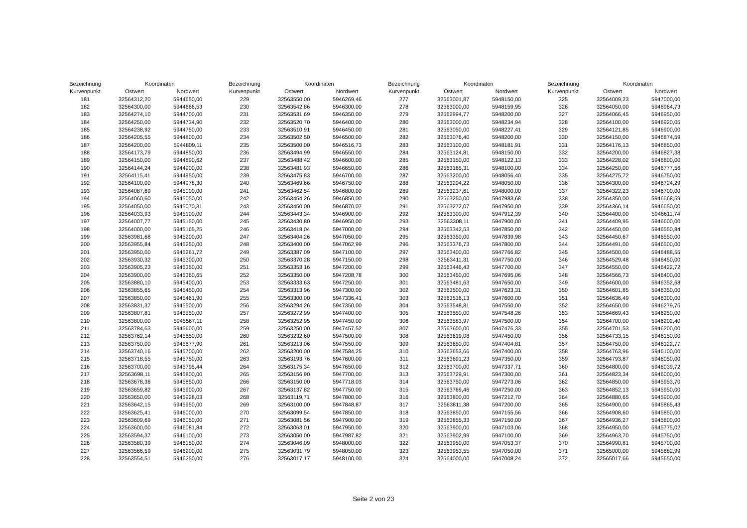| Bezeichnung | Koordinaten | |
| --- | --- | --- |
| Kurvenpunkt | Ostwert | Nordwert |
| 181 | 32564312,20 | 5944650,00 |
| 182 | 32564300,00 | 5944666,53 |
| 183 | 32564274,10 | 5944700,00 |
| 184 | 32564250,00 | 5944734,90 |
| 185 | 32564238,92 | 5944750,00 |
| 186 | 32564205,55 | 5944800,00 |
| 187 | 32564200,00 | 5944809,11 |
| 188 | 32564173,79 | 5944850,00 |
| 189 | 32564150,00 | 5944890,62 |
| 190 | 32564144,24 | 5944900,00 |
| 191 | 32564115,41 | 5944950,00 |
| 192 | 32564100,00 | 5944978,30 |
| 193 | 32564087,69 | 5945000,00 |
| 194 | 32564060,60 | 5945050,00 |
| 195 | 32564050,00 | 5945070,31 |
| 196 | 32564033,93 | 5945100,00 |
| 197 | 32564007,77 | 5945150,00 |
| 198 | 32564000,00 | 5945165,25 |
| 199 | 32563981,68 | 5945200,00 |
| 200 | 32563955,84 | 5945250,00 |
| 201 | 32563950,00 | 5945261,72 |
| 202 | 32563930,32 | 5945300,00 |
| 203 | 32563905,23 | 5945350,00 |
| 204 | 32563900,00 | 5945360,65 |
| 205 | 32563880,10 | 5945400,00 |
| 206 | 32563855,65 | 5945450,00 |
| 207 | 32563850,00 | 5945461,90 |
| 208 | 32563831,37 | 5945500,00 |
| 209 | 32563807,81 | 5945550,00 |
| 210 | 32563800,00 | 5945567,11 |
| 211 | 32563784,63 | 5945600,00 |
| 212 | 32563762,14 | 5945650,00 |
| 213 | 32563750,00 | 5945677,90 |
| 214 | 32563740,16 | 5945700,00 |
| 215 | 32563718,55 | 5945750,00 |
| 216 | 32563700,00 | 5945795,44 |
| 217 | 32563698,11 | 5945800,00 |
| 218 | 32563678,36 | 5945850,00 |
| 219 | 32563659,82 | 5945900,00 |
| 220 | 32563650,00 | 5945928,03 |
| 221 | 32563642,15 | 5945950,00 |
| 222 | 32563625,41 | 5946000,00 |
| 223 | 32563609,69 | 5946050,00 |
| 224 | 32563600,00 | 5946081,84 |
| 225 | 32563594,37 | 5946100,00 |
| 226 | 32563580,39 | 5946150,00 |
| 227 | 32563566,59 | 5946200,00 |
| 228 | 32563554,51 | 5946250,00 |
| Bezeichnung | Koordinaten | |
| --- | --- | --- |
| Kurvenpunkt | Ostwert | Nordwert |
| 229 | 32563550,00 | 5946269,46 |
| 230 | 32563542,86 | 5946300,00 |
| 231 | 32563531,69 | 5946350,00 |
| 232 | 32563520,70 | 5946400,00 |
| 233 | 32563510,91 | 5946450,00 |
| 234 | 32563502,50 | 5946500,00 |
| 235 | 32563500,00 | 5946516,73 |
| 236 | 32563494,99 | 5946550,00 |
| 237 | 32563488,42 | 5946600,00 |
| 238 | 32563481,93 | 5946650,00 |
| 239 | 32563475,83 | 5946700,00 |
| 240 | 32563469,66 | 5946750,00 |
| 241 | 32563462,54 | 5946800,00 |
| 242 | 32563454,26 | 5946850,00 |
| 243 | 32563450,00 | 5946870,07 |
| 244 | 32563443,34 | 5946900,00 |
| 245 | 32563430,80 | 5946950,00 |
| 246 | 32563418,04 | 5947000,00 |
| 247 | 32563404,26 | 5947050,00 |
| 248 | 32563400,00 | 5947062,99 |
| 249 | 32563387,09 | 5947100,00 |
| 250 | 32563370,28 | 5947150,00 |
| 251 | 32563353,16 | 5947200,00 |
| 252 | 32563350,00 | 5947208,78 |
| 253 | 32563333,63 | 5947250,00 |
| 254 | 32563313,96 | 5947300,00 |
| 255 | 32563300,00 | 5947336,41 |
| 256 | 32563294,26 | 5947350,00 |
| 257 | 32563272,99 | 5947400,00 |
| 258 | 32563252,95 | 5947450,00 |
| 259 | 32563250,00 | 5947457,52 |
| 260 | 32563232,60 | 5947500,00 |
| 261 | 32563213,06 | 5947550,00 |
| 262 | 32563200,00 | 5947584,25 |
| 263 | 32563193,76 | 5947600,00 |
| 264 | 32563175,34 | 5947650,00 |
| 265 | 32563156,90 | 5947700,00 |
| 266 | 32563150,00 | 5947718,03 |
| 267 | 32563137,82 | 5947750,00 |
| 268 | 32563119,71 | 5947800,00 |
| 269 | 32563100,00 | 5947848,87 |
| 270 | 32563099,54 | 5947850,00 |
| 271 | 32563081,56 | 5947900,00 |
| 272 | 32563063,01 | 5947950,00 |
| 273 | 32563050,00 | 5947987,82 |
| 274 | 32563046,09 | 5948000,00 |
| 275 | 32563031,79 | 5948050,00 |
| 276 | 32563017,17 | 5948100,00 |
| Bezeichnung | Koordinaten | |
| --- | --- | --- |
| Kurvenpunkt | Ostwert | Nordwert |
| 277 | 32563001,87 | 5948150,00 |
| 278 | 32563000,00 | 5948159,95 |
| 279 | 32562994,77 | 5948200,00 |
| 280 | 32563000,00 | 5948234,94 |
| 281 | 32563050,00 | 5948227,41 |
| 282 | 32563076,40 | 5948200,00 |
| 283 | 32563100,00 | 5948181,91 |
| 284 | 32563124,81 | 5948150,00 |
| 285 | 32563150,00 | 5948122,13 |
| 286 | 32563165,31 | 5948100,00 |
| 287 | 32563200,00 | 5948056,40 |
| 288 | 32563204,22 | 5948050,00 |
| 289 | 32563237,61 | 5948000,00 |
| 290 | 32563250,00 | 5947983,68 |
| 291 | 32563272,07 | 5947950,00 |
| 292 | 32563300,00 | 5947912,39 |
| 293 | 32563308,11 | 5947900,00 |
| 294 | 32563342,53 | 5947850,00 |
| 295 | 32563350,00 | 5947839,98 |
| 296 | 32563376,73 | 5947800,00 |
| 297 | 32563400,00 | 5947766,82 |
| 298 | 32563411,31 | 5947750,00 |
| 299 | 32563446,43 | 5947700,00 |
| 300 | 32563450,00 | 5947695,06 |
| 301 | 32563481,63 | 5947650,00 |
| 302 | 32563500,00 | 5947623,31 |
| 303 | 32563516,13 | 5947600,00 |
| 304 | 32563548,81 | 5947550,00 |
| 305 | 32563550,00 | 5947548,26 |
| 306 | 32563583,97 | 5947500,00 |
| 307 | 32563600,00 | 5947476,33 |
| 308 | 32563619,08 | 5947450,00 |
| 309 | 32563650,00 | 5947404,81 |
| 310 | 32563653,66 | 5947400,00 |
| 311 | 32563691,23 | 5947350,00 |
| 312 | 32563700,00 | 5947337,71 |
| 313 | 32563729,91 | 5947300,00 |
| 314 | 32563750,00 | 5947273,06 |
| 315 | 32563769,46 | 5947250,00 |
| 316 | 32563800,00 | 5947212,70 |
| 317 | 32563811,38 | 5947200,00 |
| 318 | 32563850,00 | 5947155,56 |
| 319 | 32563855,33 | 5947150,00 |
| 320 | 32563900,00 | 5947103,06 |
| 321 | 32563902,99 | 5947100,00 |
| 322 | 32563950,00 | 5947053,37 |
| 323 | 32563953,55 | 5947050,00 |
| 324 | 32564000,00 | 5947008,24 |
| Bezeichnung | Koordinaten | |
| --- | --- | --- |
| Kurvenpunkt | Ostwert | Nordwert |
| 325 | 32564009,23 | 5947000,00 |
| 326 | 32564050,00 | 5946964,73 |
| 327 | 32564066,45 | 5946950,00 |
| 328 | 32564100,00 | 5946920,05 |
| 329 | 32564121,85 | 5946900,00 |
| 330 | 32564150,00 | 5946874,59 |
| 331 | 32564176,13 | 5946850,00 |
| 332 | 32564200,00 | 5946827,38 |
| 333 | 32564228,02 | 5946800,00 |
| 334 | 32564250,00 | 5946777,56 |
| 335 | 32564275,72 | 5946750,00 |
| 336 | 32564300,00 | 5946724,29 |
| 337 | 32564322,23 | 5946700,00 |
| 338 | 32564350,00 | 5946668,59 |
| 339 | 32564366,14 | 5946650,00 |
| 340 | 32564400,00 | 5946611,74 |
| 341 | 32564409,95 | 5946600,00 |
| 342 | 32564450,00 | 5946550,84 |
| 343 | 32564450,67 | 5946550,00 |
| 344 | 32564491,00 | 5946500,00 |
| 345 | 32564500,00 | 5946488,55 |
| 346 | 32564529,48 | 5946450,00 |
| 347 | 32564550,00 | 5946422,72 |
| 348 | 32564566,73 | 5946400,00 |
| 349 | 32564600,00 | 5946352,68 |
| 350 | 32564601,85 | 5946350,00 |
| 351 | 32564636,49 | 5946300,00 |
| 352 | 32564650,00 | 5946279,75 |
| 353 | 32564669,43 | 5946250,00 |
| 354 | 32564700,00 | 5946202,40 |
| 355 | 32564701,53 | 5946200,00 |
| 356 | 32564733,15 | 5946150,00 |
| 357 | 32564750,00 | 5946122,77 |
| 358 | 32564763,96 | 5946100,00 |
| 359 | 32564793,87 | 5946050,00 |
| 360 | 32564800,00 | 5946039,72 |
| 361 | 32564823,34 | 5946000,00 |
| 362 | 32564850,00 | 5945953,70 |
| 363 | 32564852,13 | 5945950,00 |
| 364 | 32564880,65 | 5945900,00 |
| 365 | 32564900,00 | 5945865,43 |
| 366 | 32564908,60 | 5945850,00 |
| 367 | 32564936,27 | 5945800,00 |
| 368 | 32564950,00 | 5945775,02 |
| 369 | 32564963,70 | 5945750,00 |
| 370 | 32564990,81 | 5945700,00 |
| 371 | 32565000,00 | 5945682,99 |
| 372 | 32565017,66 | 5945650,00 |
Seite 2 von 23